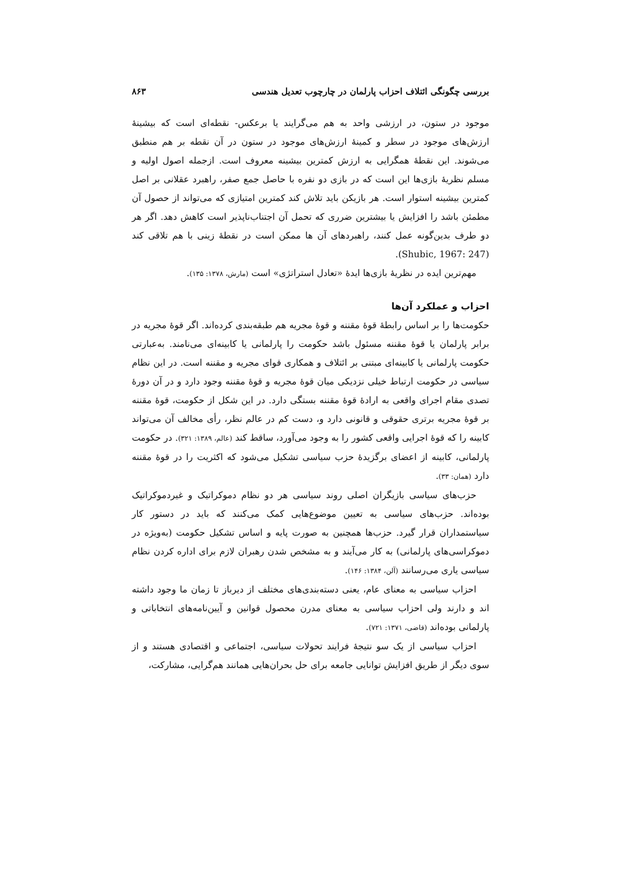بررسی چگونگی ائتلاف احزاب پارلمان در چارچوب تعدیل هندسی ۸۶۳
موجود در ستون، در ارزشی واحد به هم می‌گرایند یا برعکس- نقطه‌ای است که بیشینهٔ ارزش‌های موجود در سطر و کمینهٔ ارزش‌های موجود در ستون در آن نقطه بر هم منطبق می‌شوند. این نقطهٔ همگرایی به ارزش کمترین بیشینه معروف است. ازجمله اصول اولیه و مسلم نظریهٔ بازی‌ها این است که در بازی دو نفره با حاصل جمع صفر، راهبرد عقلانی بر اصل کمترین بیشینه استوار است. هر بازیکن باید تلاش کند کمترین امتیازی که می‌تواند از حصول آن مطمئن باشد را افزایش یا بیشترین ضرری که تحمل آن اجتناب‌ناپذیر است کاهش دهد. اگر هر دو طرف بدین‌گونه عمل کنند، راهبردهای آن ها ممکن است در نقطهٔ زینی با هم تلاقی کند (Shubic, 1967: 247).
مهم‌ترین ایده در نظریهٔ بازی‌ها ایدهٔ «تعادل استراتژی» است (مارش، ۱۳۷۸: ۱۳۵).
احزاب و عملکرد آن‌ها
حکومت‌ها را بر اساس رابطهٔ قوهٔ مقننه و قوهٔ مجریه هم طبقه‌بندی کرده‌اند. اگر قوهٔ مجریه در برابر پارلمان یا قوهٔ مقننه مسئول باشد حکومت را پارلمانی یا کابینه‌ای می‌نامند. به‌عبارتی حکومت پارلمانی یا کابینه‌ای مبتنی بر ائتلاف و همکاری قوای مجریه و مقننه است. در این نظام سیاسی در حکومت ارتباط خیلی نزدیکی میان قوهٔ مجریه و قوهٔ مقننه وجود دارد و در آن دورهٔ تصدی مقام اجرای واقعی به ارادهٔ قوهٔ مقننه بستگی دارد. در این شکل از حکومت، قوهٔ مقننه بر قوهٔ مجریه برتری حقوقی و قانونی دارد و، دست کم در عالم نظر، رأی مخالف آن می‌تواند کابینه را که قوهٔ اجرایی واقعی کشور را به وجود می‌آورد، ساقط کند (عالم، ۱۳۸۹: ۳۲۱). در حکومت پارلمانی، کابینه از اعضای برگزیدهٔ حزب سیاسی تشکیل می‌شود که اکثریت را در قوهٔ مقننه دارد (همان: ۳۳).
حزب‌های سیاسی بازیگران اصلی روند سیاسی هر دو نظام دموکراتیک و غیردموکراتیک بوده‌اند. حزب‌های سیاسی به تعیین موضوع‌هایی کمک می‌کنند که باید در دستور کار سیاستمداران قرار گیرد. حزب‌ها همچنین به صورت پایه و اساس تشکیل حکومت (به‌ویژه در دموکراسی‌های پارلمانی) به کار می‌آیند و به مشخص شدن رهبران لازم برای اداره کردن نظام سیاسی یاری می‌رسانند (آلن، ۱۳۸۴: ۱۴۶).
احزاب سیاسی به معنای عام، یعنی دسته‌بندی‌های مختلف از دیرباز تا زمان ما وجود داشته اند و دارند ولی احزاب سیاسی به معنای مدرن محصول قوانین و آیین‌نامه‌های انتخاباتی و پارلمانی بوده‌اند (قاضی، ۱۳۷۱: ۷۲۱).
احزاب سیاسی از یک سو نتیجهٔ فرایند تحولات سیاسی، اجتماعی و اقتصادی هستند و از سوی دیگر از طریق افزایش توانایی جامعه برای حل بحران‌هایی همانند هم‌گرایی، مشارکت،